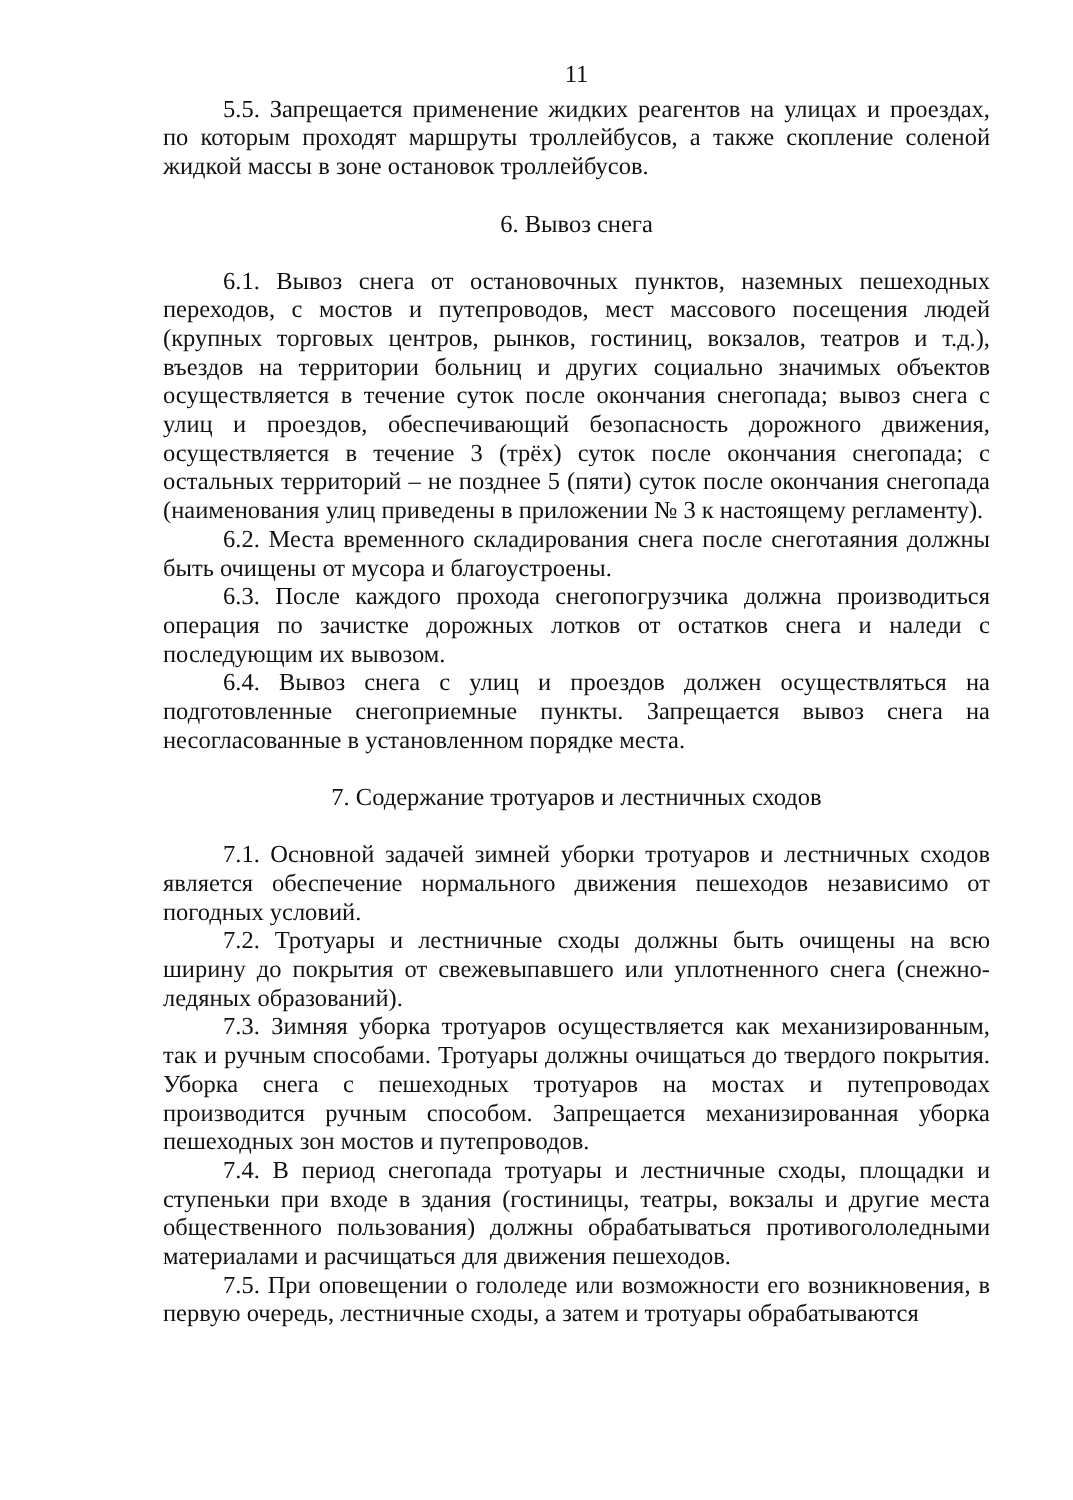11
5.5. Запрещается применение жидких реагентов на улицах и проездах, по которым проходят маршруты троллейбусов, а также скопление соленой жидкой массы в зоне остановок троллейбусов.
6. Вывоз снега
6.1. Вывоз снега от остановочных пунктов, наземных пешеходных переходов, с мостов и путепроводов, мест массового посещения людей (крупных торговых центров, рынков, гостиниц, вокзалов, театров и т.д.), въездов на территории больниц и других социально значимых объектов осуществляется в течение суток после окончания снегопада; вывоз снега с улиц и проездов, обеспечивающий безопасность дорожного движения, осуществляется в течение 3 (трёх) суток после окончания снегопада; с остальных территорий – не позднее 5 (пяти) суток после окончания снегопада (наименования улиц приведены в приложении № 3 к настоящему регламенту).
6.2. Места временного складирования снега после снеготаяния должны быть очищены от мусора и благоустроены.
6.3. После каждого прохода снегопогрузчика должна производиться операция по зачистке дорожных лотков от остатков снега и наледи с последующим их вывозом.
6.4. Вывоз снега с улиц и проездов должен осуществляться на подготовленные снегоприемные пункты. Запрещается вывоз снега на несогласованные в установленном порядке места.
7. Содержание тротуаров и лестничных сходов
7.1. Основной задачей зимней уборки тротуаров и лестничных сходов является обеспечение нормального движения пешеходов независимо от погодных условий.
7.2. Тротуары и лестничные сходы должны быть очищены на всю ширину до покрытия от свежевыпавшего или уплотненного снега (снежно-ледяных образований).
7.3. Зимняя уборка тротуаров осуществляется как механизированным, так и ручным способами. Тротуары должны очищаться до твердого покрытия. Уборка снега с пешеходных тротуаров на мостах и путепроводах производится ручным способом. Запрещается механизированная уборка пешеходных зон мостов и путепроводов.
7.4. В период снегопада тротуары и лестничные сходы, площадки и ступеньки при входе в здания (гостиницы, театры, вокзалы и другие места общественного пользования) должны обрабатываться противогололедными материалами и расчищаться для движения пешеходов.
7.5. При оповещении о гололеде или возможности его возникновения, в первую очередь, лестничные сходы, а затем и тротуары обрабатываются